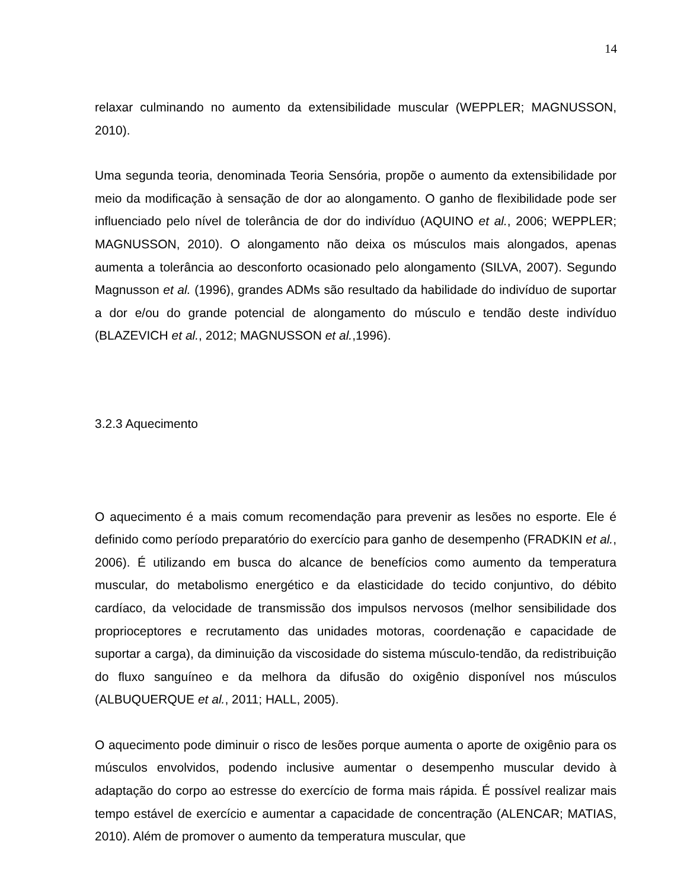14
relaxar culminando no aumento da extensibilidade muscular (WEPPLER; MAGNUSSON, 2010).
Uma segunda teoria, denominada Teoria Sensória, propõe o aumento da extensibilidade por meio da modificação à sensação de dor ao alongamento. O ganho de flexibilidade pode ser influenciado pelo nível de tolerância de dor do indivíduo (AQUINO et al., 2006; WEPPLER; MAGNUSSON, 2010). O alongamento não deixa os músculos mais alongados, apenas aumenta a tolerância ao desconforto ocasionado pelo alongamento (SILVA, 2007). Segundo Magnusson et al. (1996), grandes ADMs são resultado da habilidade do indivíduo de suportar a dor e/ou do grande potencial de alongamento do músculo e tendão deste indivíduo (BLAZEVICH et al., 2012; MAGNUSSON et al.,1996).
3.2.3 Aquecimento
O aquecimento é a mais comum recomendação para prevenir as lesões no esporte. Ele é definido como período preparatório do exercício para ganho de desempenho (FRADKIN et al., 2006). É utilizando em busca do alcance de benefícios como aumento da temperatura muscular, do metabolismo energético e da elasticidade do tecido conjuntivo, do débito cardíaco, da velocidade de transmissão dos impulsos nervosos (melhor sensibilidade dos proprioceptores e recrutamento das unidades motoras, coordenação e capacidade de suportar a carga), da diminuição da viscosidade do sistema músculo-tendão, da redistribuição do fluxo sanguíneo e da melhora da difusão do oxigênio disponível nos músculos (ALBUQUERQUE et al., 2011; HALL, 2005).
O aquecimento pode diminuir o risco de lesões porque aumenta o aporte de oxigênio para os músculos envolvidos, podendo inclusive aumentar o desempenho muscular devido à adaptação do corpo ao estresse do exercício de forma mais rápida. É possível realizar mais tempo estável de exercício e aumentar a capacidade de concentração (ALENCAR; MATIAS, 2010). Além de promover o aumento da temperatura muscular, que